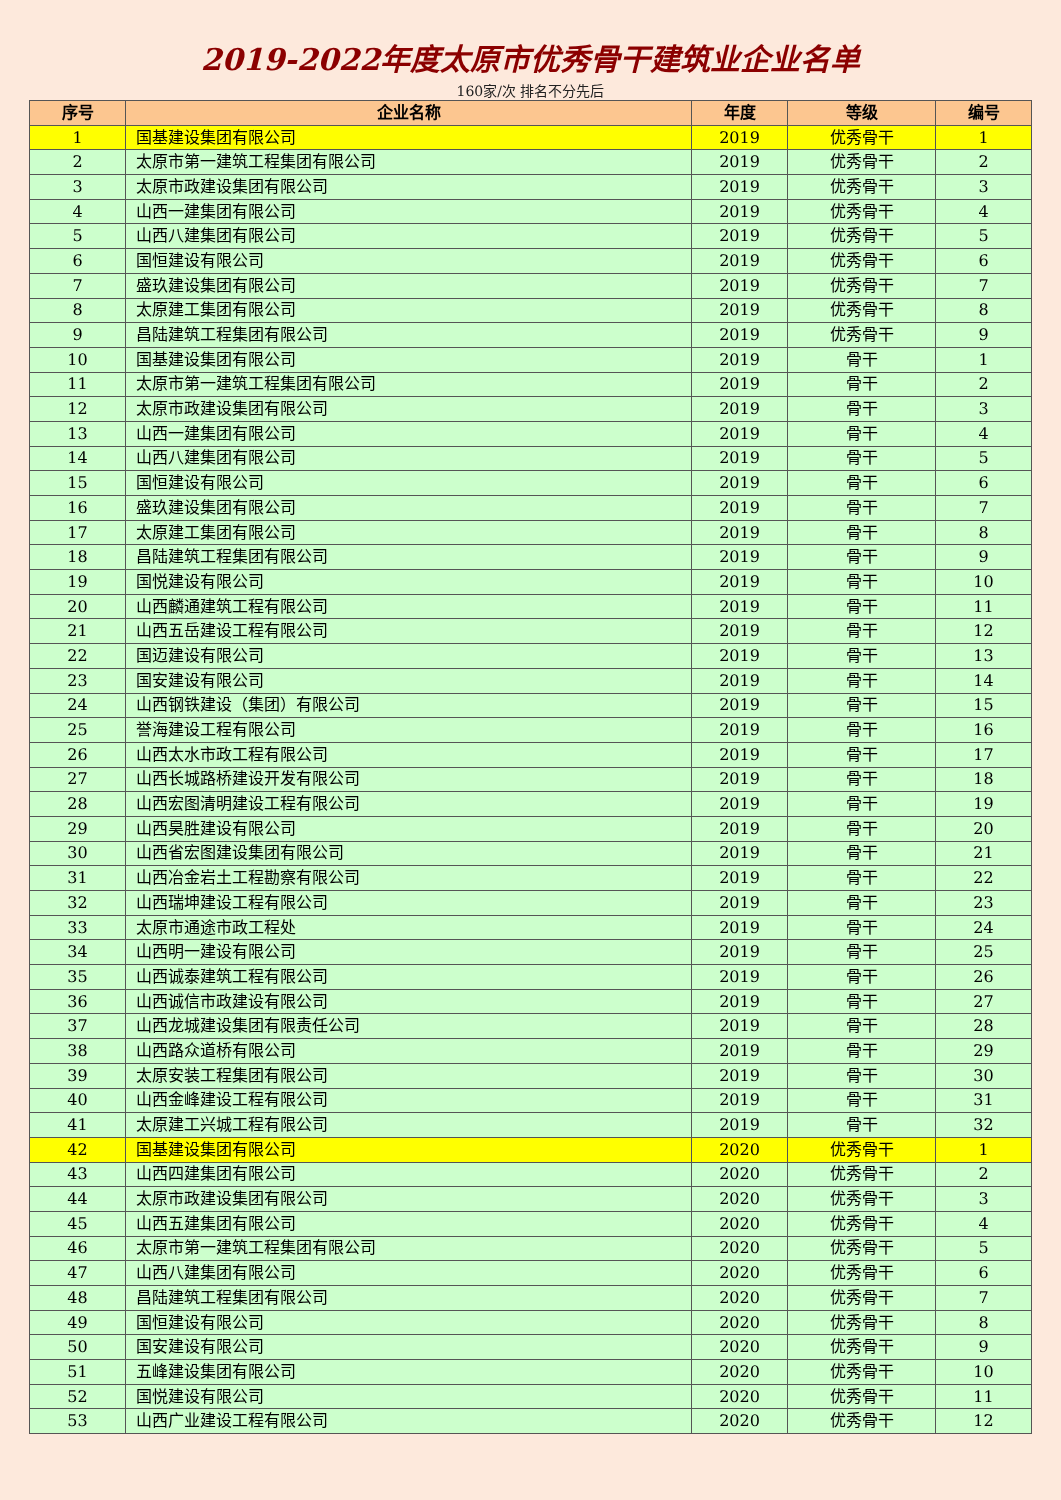2019-2022年度太原市优秀骨干建筑业企业名单
160家/次 排名不分先后
| 序号 | 企业名称 | 年度 | 等级 | 编号 |
| --- | --- | --- | --- | --- |
| 1 | 国基建设集团有限公司 | 2019 | 优秀骨干 | 1 |
| 2 | 太原市第一建筑工程集团有限公司 | 2019 | 优秀骨干 | 2 |
| 3 | 太原市政建设集团有限公司 | 2019 | 优秀骨干 | 3 |
| 4 | 山西一建集团有限公司 | 2019 | 优秀骨干 | 4 |
| 5 | 山西八建集团有限公司 | 2019 | 优秀骨干 | 5 |
| 6 | 国恒建设有限公司 | 2019 | 优秀骨干 | 6 |
| 7 | 盛玖建设集团有限公司 | 2019 | 优秀骨干 | 7 |
| 8 | 太原建工集团有限公司 | 2019 | 优秀骨干 | 8 |
| 9 | 昌陆建筑工程集团有限公司 | 2019 | 优秀骨干 | 9 |
| 10 | 国基建设集团有限公司 | 2019 | 骨干 | 1 |
| 11 | 太原市第一建筑工程集团有限公司 | 2019 | 骨干 | 2 |
| 12 | 太原市政建设集团有限公司 | 2019 | 骨干 | 3 |
| 13 | 山西一建集团有限公司 | 2019 | 骨干 | 4 |
| 14 | 山西八建集团有限公司 | 2019 | 骨干 | 5 |
| 15 | 国恒建设有限公司 | 2019 | 骨干 | 6 |
| 16 | 盛玖建设集团有限公司 | 2019 | 骨干 | 7 |
| 17 | 太原建工集团有限公司 | 2019 | 骨干 | 8 |
| 18 | 昌陆建筑工程集团有限公司 | 2019 | 骨干 | 9 |
| 19 | 国悦建设有限公司 | 2019 | 骨干 | 10 |
| 20 | 山西麟通建筑工程有限公司 | 2019 | 骨干 | 11 |
| 21 | 山西五岳建设工程有限公司 | 2019 | 骨干 | 12 |
| 22 | 国迈建设有限公司 | 2019 | 骨干 | 13 |
| 23 | 国安建设有限公司 | 2019 | 骨干 | 14 |
| 24 | 山西钢铁建设（集团）有限公司 | 2019 | 骨干 | 15 |
| 25 | 誉海建设工程有限公司 | 2019 | 骨干 | 16 |
| 26 | 山西太水市政工程有限公司 | 2019 | 骨干 | 17 |
| 27 | 山西长城路桥建设开发有限公司 | 2019 | 骨干 | 18 |
| 28 | 山西宏图清明建设工程有限公司 | 2019 | 骨干 | 19 |
| 29 | 山西昊胜建设有限公司 | 2019 | 骨干 | 20 |
| 30 | 山西省宏图建设集团有限公司 | 2019 | 骨干 | 21 |
| 31 | 山西冶金岩土工程勘察有限公司 | 2019 | 骨干 | 22 |
| 32 | 山西瑞坤建设工程有限公司 | 2019 | 骨干 | 23 |
| 33 | 太原市通途市政工程处 | 2019 | 骨干 | 24 |
| 34 | 山西明一建设有限公司 | 2019 | 骨干 | 25 |
| 35 | 山西诚泰建筑工程有限公司 | 2019 | 骨干 | 26 |
| 36 | 山西诚信市政建设有限公司 | 2019 | 骨干 | 27 |
| 37 | 山西龙城建设集团有限责任公司 | 2019 | 骨干 | 28 |
| 38 | 山西路众道桥有限公司 | 2019 | 骨干 | 29 |
| 39 | 太原安装工程集团有限公司 | 2019 | 骨干 | 30 |
| 40 | 山西金峰建设工程有限公司 | 2019 | 骨干 | 31 |
| 41 | 太原建工兴城工程有限公司 | 2019 | 骨干 | 32 |
| 42 | 国基建设集团有限公司 | 2020 | 优秀骨干 | 1 |
| 43 | 山西四建集团有限公司 | 2020 | 优秀骨干 | 2 |
| 44 | 太原市政建设集团有限公司 | 2020 | 优秀骨干 | 3 |
| 45 | 山西五建集团有限公司 | 2020 | 优秀骨干 | 4 |
| 46 | 太原市第一建筑工程集团有限公司 | 2020 | 优秀骨干 | 5 |
| 47 | 山西八建集团有限公司 | 2020 | 优秀骨干 | 6 |
| 48 | 昌陆建筑工程集团有限公司 | 2020 | 优秀骨干 | 7 |
| 49 | 国恒建设有限公司 | 2020 | 优秀骨干 | 8 |
| 50 | 国安建设有限公司 | 2020 | 优秀骨干 | 9 |
| 51 | 五峰建设集团有限公司 | 2020 | 优秀骨干 | 10 |
| 52 | 国悦建设有限公司 | 2020 | 优秀骨干 | 11 |
| 53 | 山西广业建设工程有限公司 | 2020 | 优秀骨干 | 12 |